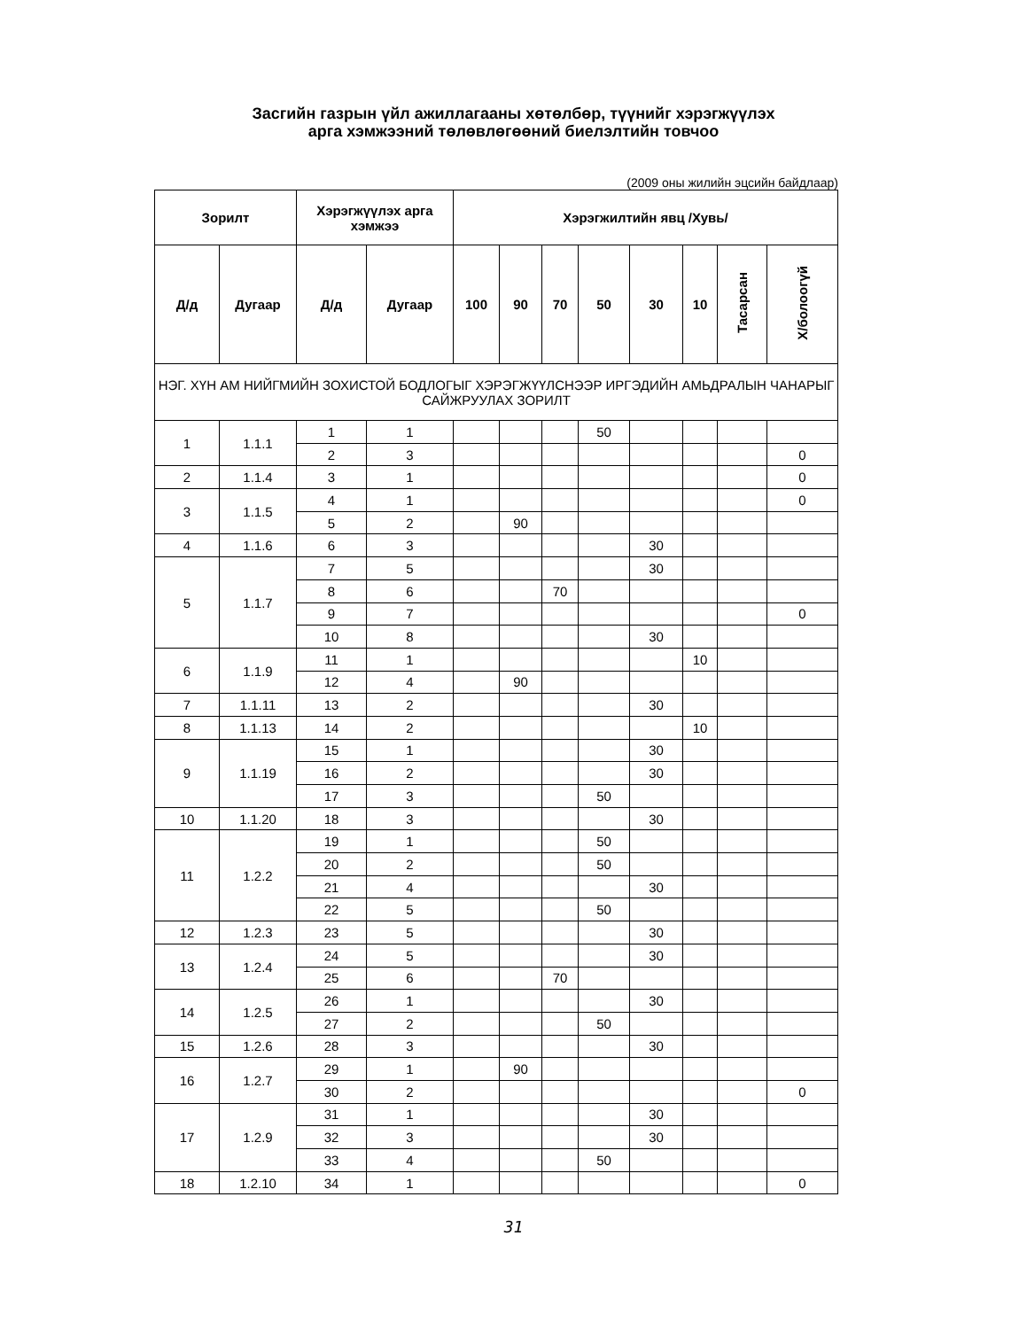Засгийн газрын үйл ажиллагааны хөтөлбөр, түүнийг хэрэгжүүлэх
арга хэмжээний төлөвлөгөөний биелэлтийн товчоо
(2009 оны жилийн эцсийн байдлаар)
| Зорилт | | Хэрэгжүүлэх арга хэмжээ | | Хэрэгжилтийн явц /Хувь/ | | | | | | | |
| --- | --- | --- | --- | --- | --- | --- | --- | --- | --- | --- | --- |
| Д/д | Дугаар | Д/д | Дугаар | 100 | 90 | 70 | 50 | 30 | 10 | Тасарсан | Х/болоогүй |
| НЭГ. ХҮН АМ НИЙГМИЙН ЗОХИСТОЙ БОДЛОГЫГ ХЭРЭГЖҮҮЛСНЭЭР ИРГЭДИЙН АМЬДРАЛЫН ЧАНАРЫГ САЙЖРУУЛАХ ЗОРИЛТ | | | | | | | | | | | |
| 1 | 1.1.1 | 1 | 1 | | | | 50 | | | | |
| | | 2 | 3 | | | | | | | | 0 |
| 2 | 1.1.4 | 3 | 1 | | | | | | | | 0 |
| 3 | 1.1.5 | 4 | 1 | | | | | | | | 0 |
| | | 5 | 2 | | 90 | | | | | | |
| 4 | 1.1.6 | 6 | 3 | | | | | 30 | | | |
| 5 | 1.1.7 | 7 | 5 | | | | | 30 | | | |
| | | 8 | 6 | | | 70 | | | | | |
| | | 9 | 7 | | | | | | | | 0 |
| | | 10 | 8 | | | | | 30 | | | |
| 6 | 1.1.9 | 11 | 1 | | | | | | 10 | | |
| | | 12 | 4 | | 90 | | | | | | |
| 7 | 1.1.11 | 13 | 2 | | | | | 30 | | | |
| 8 | 1.1.13 | 14 | 2 | | | | | | 10 | | |
| 9 | 1.1.19 | 15 | 1 | | | | | 30 | | | |
| | | 16 | 2 | | | | | 30 | | | |
| | | 17 | 3 | | | | 50 | | | | |
| 10 | 1.1.20 | 18 | 3 | | | | | 30 | | | |
| 11 | 1.2.2 | 19 | 1 | | | | 50 | | | | |
| | | 20 | 2 | | | | 50 | | | | |
| | | 21 | 4 | | | | | 30 | | | |
| | | 22 | 5 | | | | 50 | | | | |
| 12 | 1.2.3 | 23 | 5 | | | | | 30 | | | |
| 13 | 1.2.4 | 24 | 5 | | | | | 30 | | | |
| | | 25 | 6 | | | 70 | | | | | |
| 14 | 1.2.5 | 26 | 1 | | | | | 30 | | | |
| | | 27 | 2 | | | | 50 | | | | |
| 15 | 1.2.6 | 28 | 3 | | | | | 30 | | | |
| 16 | 1.2.7 | 29 | 1 | | 90 | | | | | | |
| | | 30 | 2 | | | | | | | | 0 |
| 17 | 1.2.9 | 31 | 1 | | | | | 30 | | | |
| | | 32 | 3 | | | | | 30 | | | |
| | | 33 | 4 | | | | 50 | | | | |
| 18 | 1.2.10 | 34 | 1 | | | | | | | | 0 |
31